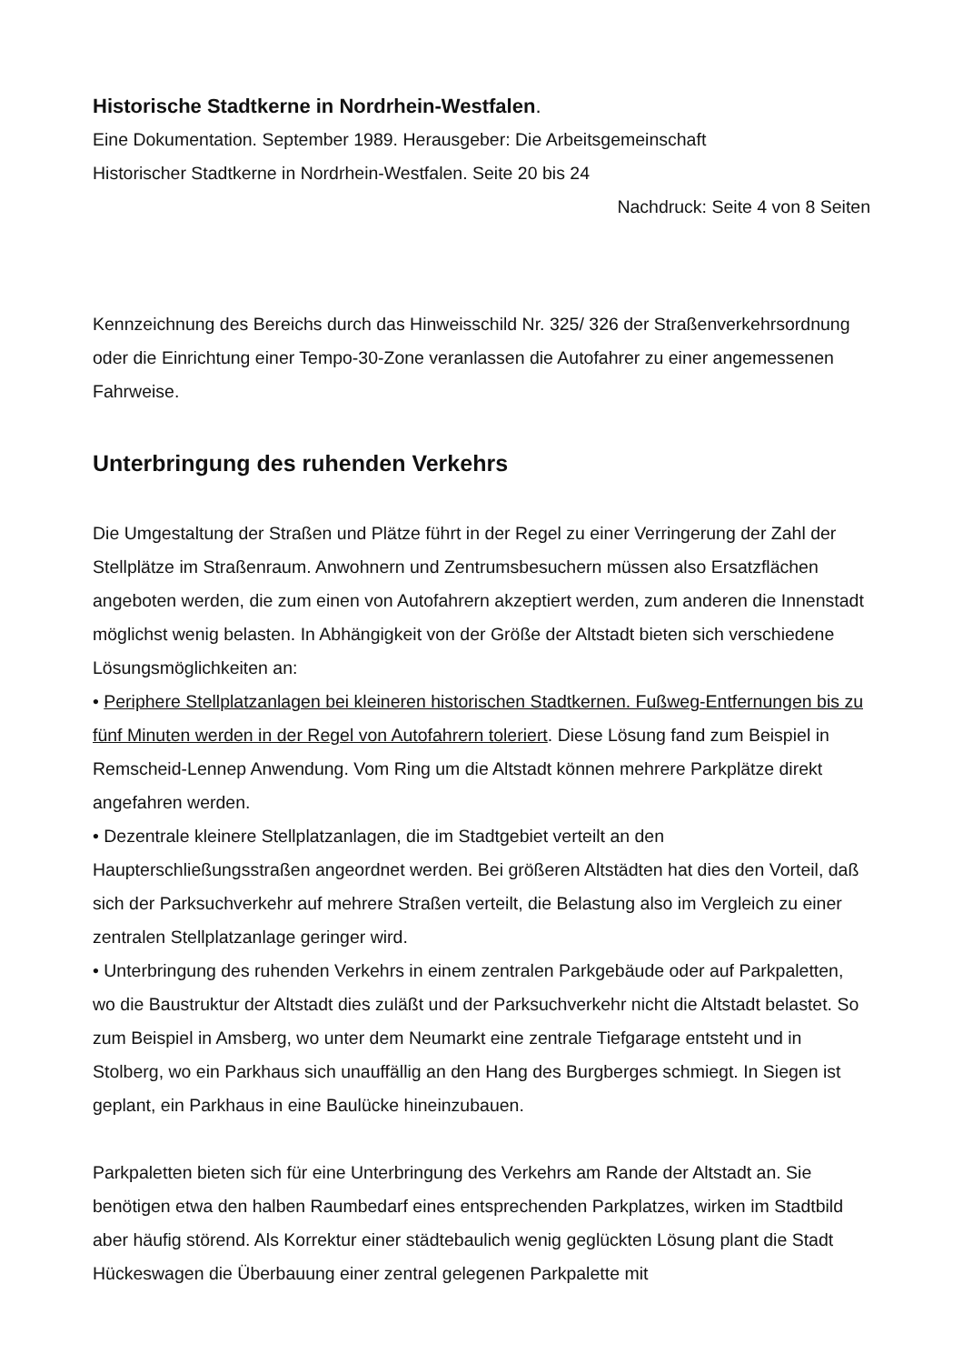Historische Stadtkerne in Nordrhein-Westfalen.
Eine Dokumentation. September 1989. Herausgeber: Die Arbeitsgemeinschaft
Historischer Stadtkerne in Nordrhein-Westfalen. Seite 20 bis 24
Nachdruck: Seite 4 von 8 Seiten
Kennzeichnung des Bereichs durch das Hinweisschild Nr. 325/ 326 der Straßenverkehrsordnung oder die Einrichtung einer Tempo-30-Zone veranlassen die Autofahrer zu einer angemessenen Fahrweise.
Unterbringung des ruhenden Verkehrs
Die Umgestaltung der Straßen und Plätze führt in der Regel zu einer Verringerung der Zahl der Stellplätze im Straßenraum. Anwohnern und Zentrumsbesuchern müssen also Ersatzflächen angeboten werden, die zum einen von Autofahrern akzeptiert werden, zum anderen die Innenstadt möglichst wenig belasten. In Abhängigkeit von der Größe der Altstadt bieten sich verschiedene Lösungsmöglichkeiten an:
• Periphere Stellplatzanlagen bei kleineren historischen Stadtkernen. Fußweg-Entfernungen bis zu fünf Minuten werden in der Regel von Autofahrern toleriert. Diese Lösung fand zum Beispiel in Remscheid-Lennep Anwendung. Vom Ring um die Altstadt können mehrere Parkplätze direkt angefahren werden.
• Dezentrale kleinere Stellplatzanlagen, die im Stadtgebiet verteilt an den Haupterschließungsstraßen angeordnet werden. Bei größeren Altstädten hat dies den Vorteil, daß sich der Parksuchverkehr auf mehrere Straßen verteilt, die Belastung also im Vergleich zu einer zentralen Stellplatzanlage geringer wird.
• Unterbringung des ruhenden Verkehrs in einem zentralen Parkgebäude oder auf Parkpaletten, wo die Baustruktur der Altstadt dies zuläßt und der Parksuchverkehr nicht die Altstadt belastet. So zum Beispiel in Amsberg, wo unter dem Neumarkt eine zentrale Tiefgarage entsteht und in Stolberg, wo ein Parkhaus sich unauffällig an den Hang des Burgberges schmiegt. In Siegen ist geplant, ein Parkhaus in eine Baulücke hineinzubauen.
Parkpaletten bieten sich für eine Unterbringung des Verkehrs am Rande der Altstadt an. Sie benötigen etwa den halben Raumbedarf eines entsprechenden Parkplatzes, wirken im Stadtbild aber häufig störend. Als Korrektur einer städtebaulich wenig geglückten Lösung plant die Stadt Hückeswagen die Überbauung einer zentral gelegenen Parkpalette mit